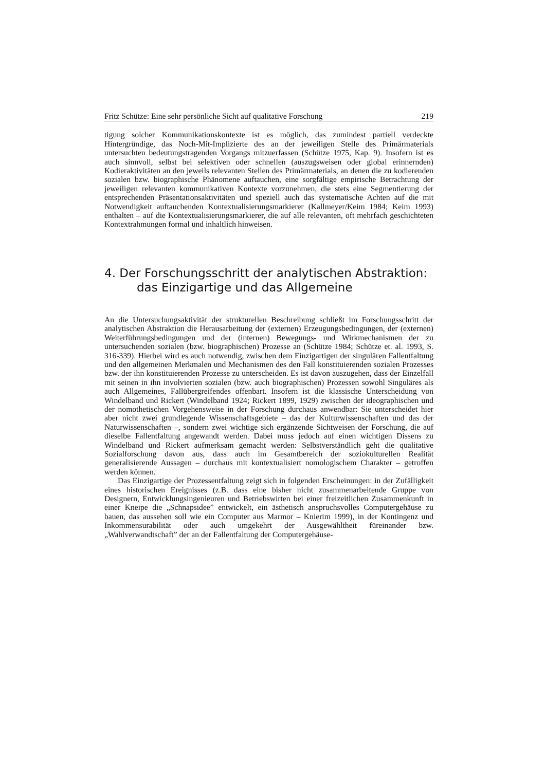Fritz Schütze: Eine sehr persönliche Sicht auf qualitative Forschung 219
tigung solcher Kommunikationskontexte ist es möglich, das zumindest partiell verdeckte Hintergründige, das Noch-Mit-Implizierte des an der jeweiligen Stelle des Primärmaterials untersuchten bedeutungstragenden Vorgangs mitzuerfassen (Schütze 1975, Kap. 9). Insofern ist es auch sinnvoll, selbst bei selektiven oder schnellen (auszugsweisen oder global erinnernden) Kodieraktivitäten an den jeweils relevanten Stellen des Primärmaterials, an denen die zu kodierenden sozialen bzw. biographische Phänomene auftauchen, eine sorgfältige empirische Betrachtung der jeweiligen relevanten kommunikativen Kontexte vorzunehmen, die stets eine Segmentierung der entsprechenden Präsentationsaktivitäten und speziell auch das systematische Achten auf die mit Notwendigkeit auftauchenden Kontextualisierungsmarkierer (Kallmeyer/Keim 1984; Keim 1993) enthalten – auf die Kontextualisierungsmarkierer, die auf alle relevanten, oft mehrfach geschichteten Kontextrahmungen formal und inhaltlich hinweisen.
4. Der Forschungsschritt der analytischen Abstraktion: das Einzigartige und das Allgemeine
An die Untersuchungsaktivität der strukturellen Beschreibung schließt im Forschungsschritt der analytischen Abstraktion die Herausarbeitung der (externen) Erzeugungsbedingungen, der (externen) Weiterführungsbedingungen und der (internen) Bewegungs- und Wirkmechanismen der zu untersuchenden sozialen (bzw. biographischen) Prozesse an (Schütze 1984; Schütze et. al. 1993, S. 316-339). Hierbei wird es auch notwendig, zwischen dem Einzigartigen der singulären Fallentfaltung und den allgemeinen Merkmalen und Mechanismen des den Fall konstituierenden sozialen Prozesses bzw. der ihn konstituierenden Prozesse zu unterscheiden. Es ist davon auszugehen, dass der Einzelfall mit seinen in ihn involvierten sozialen (bzw. auch biographischen) Prozessen sowohl Singuläres als auch Allgemeines, Fallübergreifendes offenbart. Insofern ist die klassische Unterscheidung von Windelband und Rickert (Windelband 1924; Rickert 1899, 1929) zwischen der ideographischen und der nomothetischen Vorgehensweise in der Forschung durchaus anwendbar: Sie unterscheidet hier aber nicht zwei grundlegende Wissenschaftsgebiete – das der Kulturwissenschaften und das der Naturwissenschaften –, sondern zwei wichtige sich ergänzende Sichtweisen der Forschung, die auf dieselbe Fallentfaltung angewandt werden. Dabei muss jedoch auf einen wichtigen Dissens zu Windelband und Rickert aufmerksam gemacht werden: Selbstverständlich geht die qualitative Sozialforschung davon aus, dass auch im Gesamtbereich der soziokulturellen Realität generalisierende Aussagen – durchaus mit kontextualisiert nomologischem Charakter – getroffen werden können.
Das Einzigartige der Prozessentfaltung zeigt sich in folgenden Erscheinungen: in der Zufälligkeit eines historischen Ereignisses (z.B. dass eine bisher nicht zusammenarbeitende Gruppe von Designern, Entwicklungsingenieuren und Betriebswirten bei einer freizeitlichen Zusammenkunft in einer Kneipe die „Schnapsidee” entwickelt, ein ästhetisch anspruchsvolles Computergehäuse zu bauen, das aussehen soll wie ein Computer aus Marmor – Knierim 1999), in der Kontingenz und Inkommensurabilität oder auch umgekehrt der Ausgewähltheit füreinander bzw. „Wahlverwandtschaft” der an der Fallentfaltung der Computergehäuse-